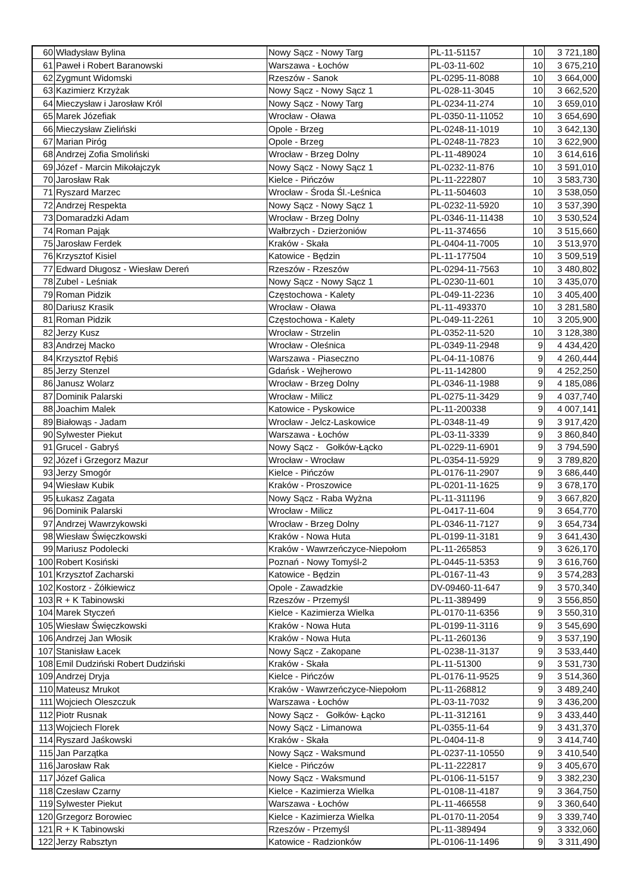| 60 | Władysław Bylina | Nowy Sącz - Nowy Targ | PL-11-51157 | 10 | 3 721,180 |
| 61 | Paweł i Robert Baranowski | Warszawa - Łochów | PL-03-11-602 | 10 | 3 675,210 |
| 62 | Zygmunt Widomski | Rzeszów - Sanok | PL-0295-11-8088 | 10 | 3 664,000 |
| 63 | Kazimierz Krzyżak | Nowy Sącz - Nowy Sącz 1 | PL-028-11-3045 | 10 | 3 662,520 |
| 64 | Mieczysław i Jarosław Król | Nowy Sącz - Nowy Targ | PL-0234-11-274 | 10 | 3 659,010 |
| 65 | Marek Józefiak | Wrocław - Oława | PL-0350-11-11052 | 10 | 3 654,690 |
| 66 | Mieczysław Zieliński | Opole - Brzeg | PL-0248-11-1019 | 10 | 3 642,130 |
| 67 | Marian Piróg | Opole - Brzeg | PL-0248-11-7823 | 10 | 3 622,900 |
| 68 | Andrzej Zofia Smoliński | Wrocław - Brzeg Dolny | PL-11-489024 | 10 | 3 614,616 |
| 69 | Józef - Marcin Mikołajczyk | Nowy Sącz - Nowy Sącz 1 | PL-0232-11-876 | 10 | 3 591,010 |
| 70 | Jarosław Rak | Kielce - Pińczów | PL-11-222807 | 10 | 3 583,730 |
| 71 | Ryszard Marzec | Wrocław - Środa Śl.-Leśnica | PL-11-504603 | 10 | 3 538,050 |
| 72 | Andrzej Respekta | Nowy Sącz - Nowy Sącz 1 | PL-0232-11-5920 | 10 | 3 537,390 |
| 73 | Domaradzki Adam | Wrocław - Brzeg Dolny | PL-0346-11-11438 | 10 | 3 530,524 |
| 74 | Roman Pająk | Wałbrzych - Dzierżoniów | PL-11-374656 | 10 | 3 515,660 |
| 75 | Jarosław Ferdek | Kraków - Skała | PL-0404-11-7005 | 10 | 3 513,970 |
| 76 | Krzysztof Kisiel | Katowice - Będzin | PL-11-177504 | 10 | 3 509,519 |
| 77 | Edward Długosz - Wiesław Dereń | Rzeszów - Rzeszów | PL-0294-11-7563 | 10 | 3 480,802 |
| 78 | Zubel - Leśniak | Nowy Sącz - Nowy Sącz 1 | PL-0230-11-601 | 10 | 3 435,070 |
| 79 | Roman Pidzik | Częstochowa - Kalety | PL-049-11-2236 | 10 | 3 405,400 |
| 80 | Dariusz Krasik | Wrocław - Oława | PL-11-493370 | 10 | 3 281,580 |
| 81 | Roman Pidzik | Częstochowa - Kalety | PL-049-11-2261 | 10 | 3 205,900 |
| 82 | Jerzy Kusz | Wrocław - Strzelin | PL-0352-11-520 | 10 | 3 128,380 |
| 83 | Andrzej Macko | Wrocław - Oleśnica | PL-0349-11-2948 | 9 | 4 434,420 |
| 84 | Krzysztof Rębiś | Warszawa - Piaseczno | PL-04-11-10876 | 9 | 4 260,444 |
| 85 | Jerzy Stenzel | Gdańsk - Wejherowo | PL-11-142800 | 9 | 4 252,250 |
| 86 | Janusz Wolarz | Wrocław - Brzeg Dolny | PL-0346-11-1988 | 9 | 4 185,086 |
| 87 | Dominik Palarski | Wrocław - Milicz | PL-0275-11-3429 | 9 | 4 037,740 |
| 88 | Joachim Malek | Katowice - Pyskowice | PL-11-200338 | 9 | 4 007,141 |
| 89 | Białowąs - Jadam | Wrocław - Jelcz-Laskowice | PL-0348-11-49 | 9 | 3 917,420 |
| 90 | Sylwester Piekut | Warszawa - Łochów | PL-03-11-3339 | 9 | 3 860,840 |
| 91 | Grucel - Gabryś | Nowy Sącz - Gołków-Łącko | PL-0229-11-6901 | 9 | 3 794,590 |
| 92 | Józef i Grzegorz Mazur | Wrocław - Wrocław | PL-0354-11-5929 | 9 | 3 789,820 |
| 93 | Jerzy Smogór | Kielce - Pińczów | PL-0176-11-2907 | 9 | 3 686,440 |
| 94 | Wiesław Kubik | Kraków - Proszowice | PL-0201-11-1625 | 9 | 3 678,170 |
| 95 | Łukasz Zagata | Nowy Sącz - Raba Wyżna | PL-11-311196 | 9 | 3 667,820 |
| 96 | Dominik Palarski | Wrocław - Milicz | PL-0417-11-604 | 9 | 3 654,770 |
| 97 | Andrzej Wawrzykowski | Wrocław - Brzeg Dolny | PL-0346-11-7127 | 9 | 3 654,734 |
| 98 | Wiesław Święczkowski | Kraków - Nowa Huta | PL-0199-11-3181 | 9 | 3 641,430 |
| 99 | Mariusz Podolecki | Kraków - Wawrzeńczyce-Niepołom | PL-11-265853 | 9 | 3 626,170 |
| 100 | Robert Kosiński | Poznań - Nowy Tomyśl-2 | PL-0445-11-5353 | 9 | 3 616,760 |
| 101 | Krzysztof Zacharski | Katowice - Będzin | PL-0167-11-43 | 9 | 3 574,283 |
| 102 | Kostorz - Żółkiewicz | Opole - Zawadzkie | DV-09460-11-647 | 9 | 3 570,340 |
| 103 | R + K Tabinowski | Rzeszów - Przemyśl | PL-11-389499 | 9 | 3 556,850 |
| 104 | Marek Styczeń | Kielce - Kazimierza Wielka | PL-0170-11-6356 | 9 | 3 550,310 |
| 105 | Wiesław Święczkowski | Kraków - Nowa Huta | PL-0199-11-3116 | 9 | 3 545,690 |
| 106 | Andrzej Jan Włosik | Kraków - Nowa Huta | PL-11-260136 | 9 | 3 537,190 |
| 107 | Stanisław Łacek | Nowy Sącz - Zakopane | PL-0238-11-3137 | 9 | 3 533,440 |
| 108 | Emil Dudziński Robert Dudziński | Kraków - Skała | PL-11-51300 | 9 | 3 531,730 |
| 109 | Andrzej Dryja | Kielce - Pińczów | PL-0176-11-9525 | 9 | 3 514,360 |
| 110 | Mateusz Mrukot | Kraków - Wawrzeńczyce-Niepołom | PL-11-268812 | 9 | 3 489,240 |
| 111 | Wojciech Oleszczuk | Warszawa - Łochów | PL-03-11-7032 | 9 | 3 436,200 |
| 112 | Piotr Rusnak | Nowy Sącz - Gołków- Łącko | PL-11-312161 | 9 | 3 433,440 |
| 113 | Wojciech Florek | Nowy Sącz - Limanowa | PL-0355-11-64 | 9 | 3 431,370 |
| 114 | Ryszard Jaśkowski | Kraków - Skała | PL-0404-11-8 | 9 | 3 414,740 |
| 115 | Jan Parzątka | Nowy Sącz - Waksmund | PL-0237-11-10550 | 9 | 3 410,540 |
| 116 | Jarosław Rak | Kielce - Pińczów | PL-11-222817 | 9 | 3 405,670 |
| 117 | Józef Galica | Nowy Sącz - Waksmund | PL-0106-11-5157 | 9 | 3 382,230 |
| 118 | Czesław Czarny | Kielce - Kazimierza Wielka | PL-0108-11-4187 | 9 | 3 364,750 |
| 119 | Sylwester Piekut | Warszawa - Łochów | PL-11-466558 | 9 | 3 360,640 |
| 120 | Grzegorz Borowiec | Kielce - Kazimierza Wielka | PL-0170-11-2054 | 9 | 3 339,740 |
| 121 | R + K Tabinowski | Rzeszów - Przemyśl | PL-11-389494 | 9 | 3 332,060 |
| 122 | Jerzy Rabsztyn | Katowice - Radzionków | PL-0106-11-1496 | 9 | 3 311,490 |